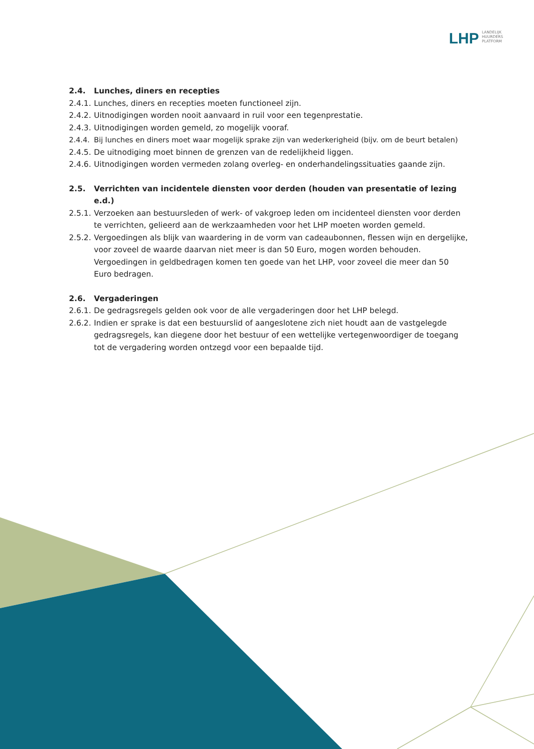LHP
LANDELIJK
HUURDERS
PLATFORM
2.4. Lunches, diners en recepties
2.4.1. Lunches, diners en recepties moeten functioneel zijn.
2.4.2. Uitnodigingen worden nooit aanvaard in ruil voor een tegenprestatie.
2.4.3. Uitnodigingen worden gemeld, zo mogelijk vooraf.
2.4.4. Bij lunches en diners moet waar mogelijk sprake zijn van wederkerigheid (bijv. om de beurt betalen)
2.4.5. De uitnodiging moet binnen de grenzen van de redelijkheid liggen.
2.4.6. Uitnodigingen worden vermeden zolang overleg- en onderhandelingssituaties gaande zijn.
2.5. Verrichten van incidentele diensten voor derden (houden van presentatie of lezing e.d.)
2.5.1. Verzoeken aan bestuursleden of werk- of vakgroep leden om incidenteel diensten voor derden te verrichten, gelieerd aan de werkzaamheden voor het LHP moeten worden gemeld.
2.5.2. Vergoedingen als blijk van waardering in de vorm van cadeaubonnen, flessen wijn en dergelijke, voor zoveel de waarde daarvan niet meer is dan 50 Euro, mogen worden behouden. Vergoedingen in geldbedragen komen ten goede van het LHP, voor zoveel die meer dan 50 Euro bedragen.
2.6. Vergaderingen
2.6.1. De gedragsregels gelden ook voor de alle vergaderingen door het LHP belegd.
2.6.2. Indien er sprake is dat een bestuurslid of aangeslotene zich niet houdt aan de vastgelegde gedragsregels, kan diegene door het bestuur of een wettelijke vertegenwoordiger de toegang tot de vergadering worden ontzegd voor een bepaalde tijd.